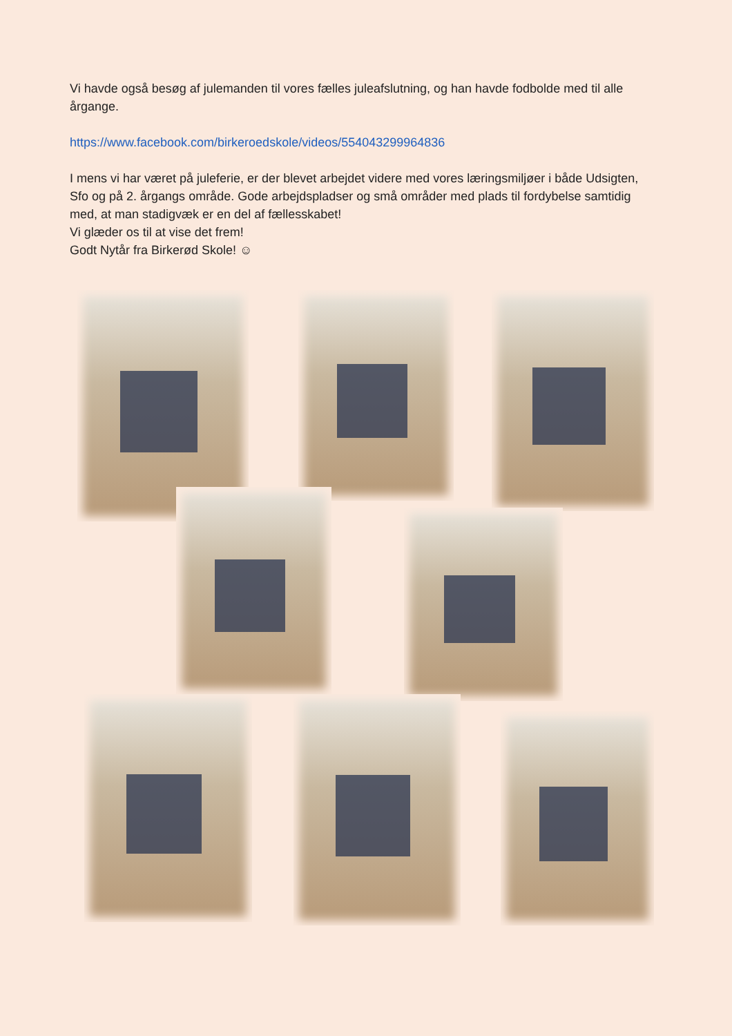Vi havde også besøg af julemanden til vores fælles juleafslutning, og han havde fodbolde med til alle årgange.
https://www.facebook.com/birkeroedskole/videos/554043299964836
I mens vi har været på juleferie, er der blevet arbejdet videre med vores læringsmiljøer i både Udsigten, Sfo og på 2. årgangs område. Gode arbejdspladser og små områder med plads til fordybelse samtidig med, at man stadigvæk er en del af fællesskabet!
Vi glæder os til at vise det frem!
Godt Nytår fra Birkerød Skole! ☺